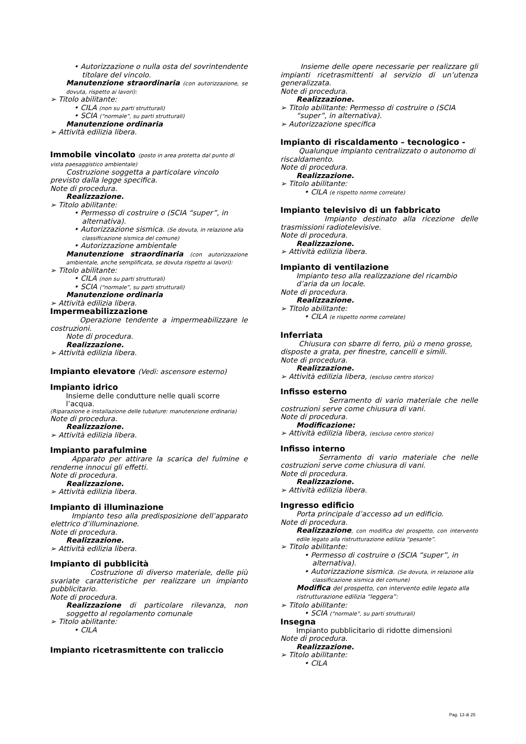• Autorizzazione o nulla osta del sovrintendente titolare del vincolo.
Manutenzione straordinaria (con autorizzazione, se dovuta, rispetto ai lavori):
➢ Titolo abilitante:
• CILA (non su parti strutturali)
• SCIA (“normale”, su parti strutturali)
Manutenzione ordinaria
➢ Attività edilizia libera.
Immobile vincolato (posto in area protetta dal punto di vista paesaggistico ambientale)
Costruzione soggetta a particolare vincolo previsto dalla legge specifica.
Note di procedura.
Realizzazione.
➢ Titolo abilitante:
• Permesso di costruire o (SCIA “super”, in alternativa).
• Autorizzazione sismica. (Se dovuta, in relazione alla classificazione sismica del comune)
• Autorizzazione ambientale
Manutenzione straordinaria (con autorizzazione ambientale, anche semplificata, se dovuta rispetto ai lavori):
➢ Titolo abilitante:
• CILA (non su parti strutturali)
• SCIA (“normale”, su parti strutturali)
Manutenzione ordinaria
➢ Attività edilizia libera.
Impermeabilizzazione
Operazione tendente a impermeabilizzare le costruzioni.
Note di procedura.
Realizzazione.
➢ Attività edilizia libera.
Impianto elevatore (Vedi: ascensore esterno)
Impianto idrico
Insieme delle condutture nelle quali scorre l’acqua.
(Riparazione e installazione delle tubature: manutenzione ordinaria)
Note di procedura.
Realizzazione.
➢ Attività edilizia libera.
Impianto parafulmine
Apparato per attirare la scarica del fulmine e renderne innocui gli effetti.
Note di procedura.
Realizzazione.
➢ Attività edilizia libera.
Impianto di illuminazione
Impianto teso alla predisposizione dell’apparato elettrico d’illuminazione.
Note di procedura.
Realizzazione.
➢ Attività edilizia libera.
Impianto di pubblicità
Costruzione di diverso materiale, delle più svariate caratteristiche per realizzare un impianto pubblicitario.
Note di procedura.
Realizzazione di particolare rilevanza, non soggetto al regolamento comunale
➢ Titolo abilitante:
• CILA
Impianto ricetrasmittente con traliccio
Insieme delle opere necessarie per realizzare gli impianti ricetrasmittenti al servizio di un’utenza generalizzata.
Note di procedura.
Realizzazione.
➢ Titolo abilitante: Permesso di costruire o (SCIA “super”, in alternativa).
➢ Autorizzazione specifica
Impianto di riscaldamento – tecnologico -
Qualunque impianto centralizzato o autonomo di riscaldamento.
Note di procedura.
Realizzazione.
➢ Titolo abilitante:
• CILA (e rispetto norme correlate)
Impianto televisivo di un fabbricato
Impianto destinato alla ricezione delle trasmissioni radiotelevisive.
Note di procedura.
Realizzazione.
➢ Attività edilizia libera.
Impianto di ventilazione
Impianto teso alla realizzazione del ricambio d’aria da un locale.
Note di procedura.
Realizzazione.
➢ Titolo abilitante:
• CILA (e rispetto norme correlate)
Inferriata
Chiusura con sbarre di ferro, più o meno grosse, disposte a grata, per finestre, cancelli e simili.
Note di procedura.
Realizzazione.
➢ Attività edilizia libera, (escluso centro storico)
Infisso esterno
Serramento di vario materiale che nelle costruzioni serve come chiusura di vani.
Note di procedura.
Modificazione:
➢ Attività edilizia libera, (escluso centro storico)
Infisso interno
Serramento di vario materiale che nelle costruzioni serve come chiusura di vani.
Note di procedura.
Realizzazione.
➢ Attività edilizia libera.
Ingresso edificio
Porta principale d’accesso ad un edificio.
Note di procedura.
Realizzazione, con modifica del prospetto, con intervento edile legato alla ristrutturazione edilizia “pesante”.
➢ Titolo abilitante:
• Permesso di costruire o (SCIA “super”, in alternativa).
• Autorizzazione sismica. (Se dovuta, in relazione alla classificazione sismica del comune)
Modifica del prospetto, con intervento edile legato alla ristrutturazione edilizia “leggera”:
➢ Titolo abilitante:
• SCIA (“normale”, su parti strutturali)
Insegna
Impianto pubblicitario di ridotte dimensioni
Note di procedura.
Realizzazione.
➢ Titolo abilitante:
• CILA
Pag. 13 di 25